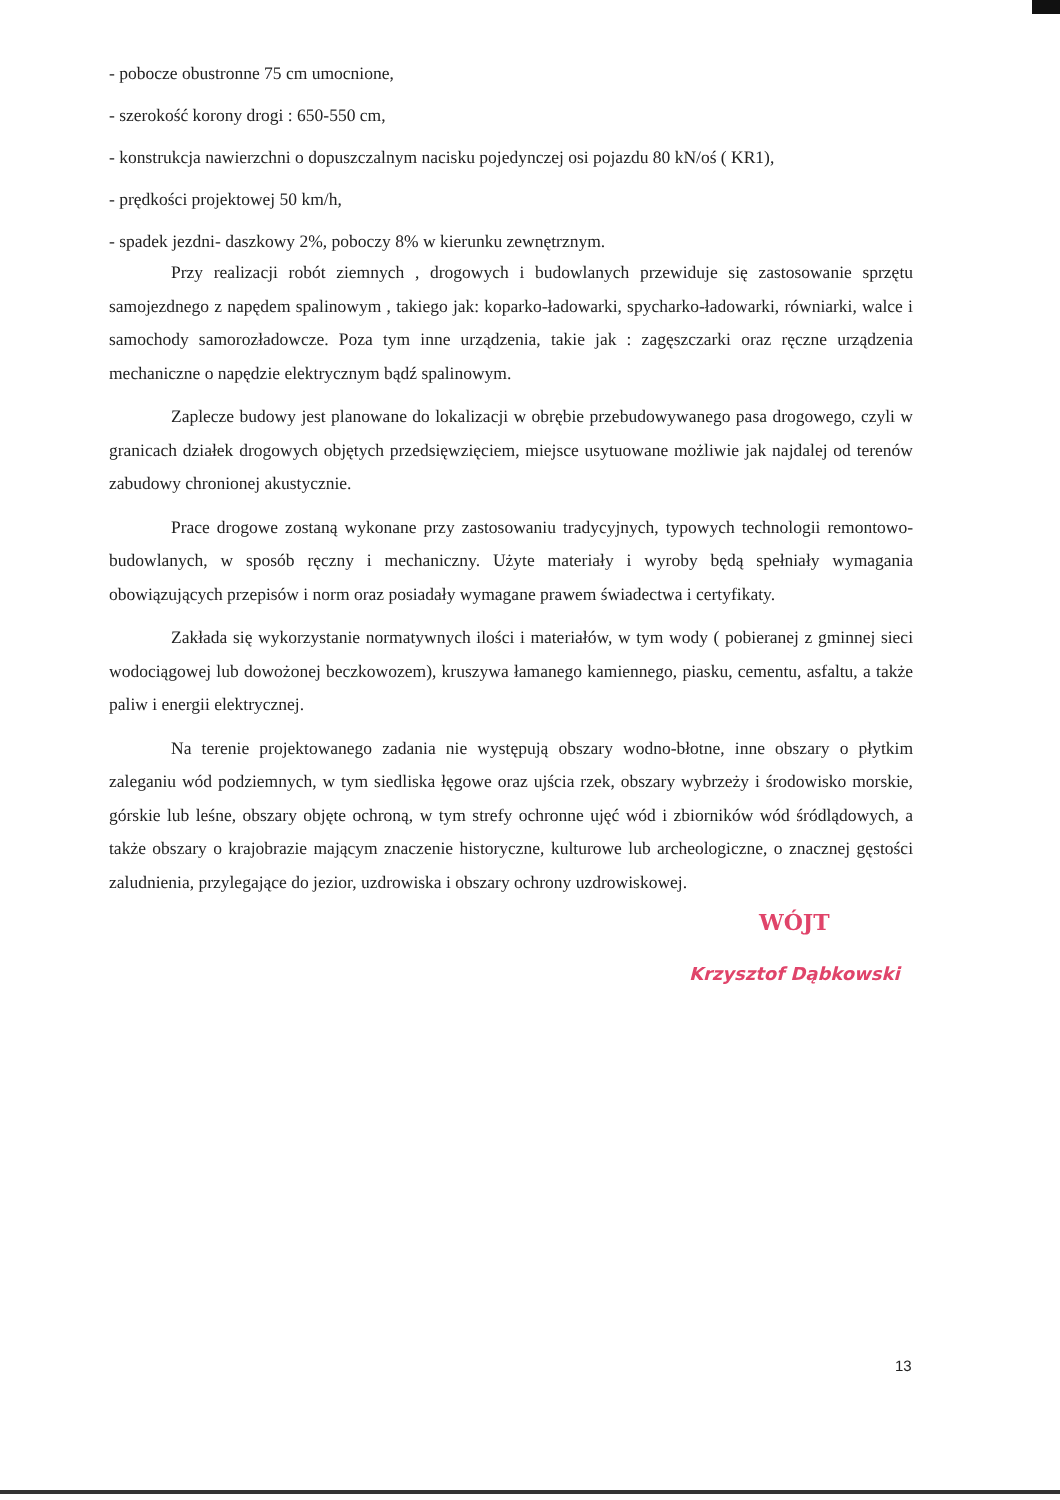- pobocze obustronne 75 cm umocnione,
- szerokość korony drogi : 650-550 cm,
- konstrukcja nawierzchni o dopuszczalnym nacisku pojedynczej osi pojazdu 80 kN/oś ( KR1),
- prędkości projektowej 50 km/h,
- spadek jezdni- daszkowy 2%, poboczy 8% w kierunku zewnętrznym.
Przy realizacji robót ziemnych , drogowych i budowlanych przewiduje się zastosowanie sprzętu samojezdnego z napędem spalinowym , takiego jak: koparko-ładowarki, spycharko-ładowarki, równiarki, walce i samochody samorozładowcze. Poza tym inne urządzenia, takie jak : zagęszczarki oraz ręczne urządzenia mechaniczne o napędzie elektrycznym bądź spalinowym.
Zaplecze budowy jest planowane do lokalizacji w obrębie przebudowywanego pasa drogowego, czyli w granicach działek drogowych objętych przedsięwzięciem, miejsce usytuowane możliwie jak najdalej od terenów zabudowy chronionej akustycznie.
Prace drogowe zostaną wykonane przy zastosowaniu tradycyjnych, typowych technologii remontowo- budowlanych, w sposób ręczny i mechaniczny. Użyte materiały i wyroby będą spełniały wymagania obowiązujących przepisów i norm oraz posiadały wymagane prawem świadectwa i certyfikaty.
Zakłada się wykorzystanie normatywnych ilości i materiałów, w tym wody ( pobieranej z gminnej sieci wodociągowej lub dowożonej beczkowozem), kruszywa łamanego kamiennego, piasku, cementu, asfaltu, a także paliw i energii elektrycznej.
Na terenie projektowanego zadania nie występują obszary wodno-błotne, inne obszary o płytkim zaleganiu wód podziemnych, w tym siedliska łęgowe oraz ujścia rzek, obszary wybrzeży i środowisko morskie, górskie lub leśne, obszary objęte ochroną, w tym strefy ochronne ujęć wód i zbiorników wód śródlądowych, a także obszary o krajobrazie mającym znaczenie historyczne, kulturowe lub archeologiczne, o znacznej gęstości zaludnienia, przylegające do jezior, uzdrowiska i obszary ochrony uzdrowiskowej.
WÓJT
Krzysztof Dąbkowski
13